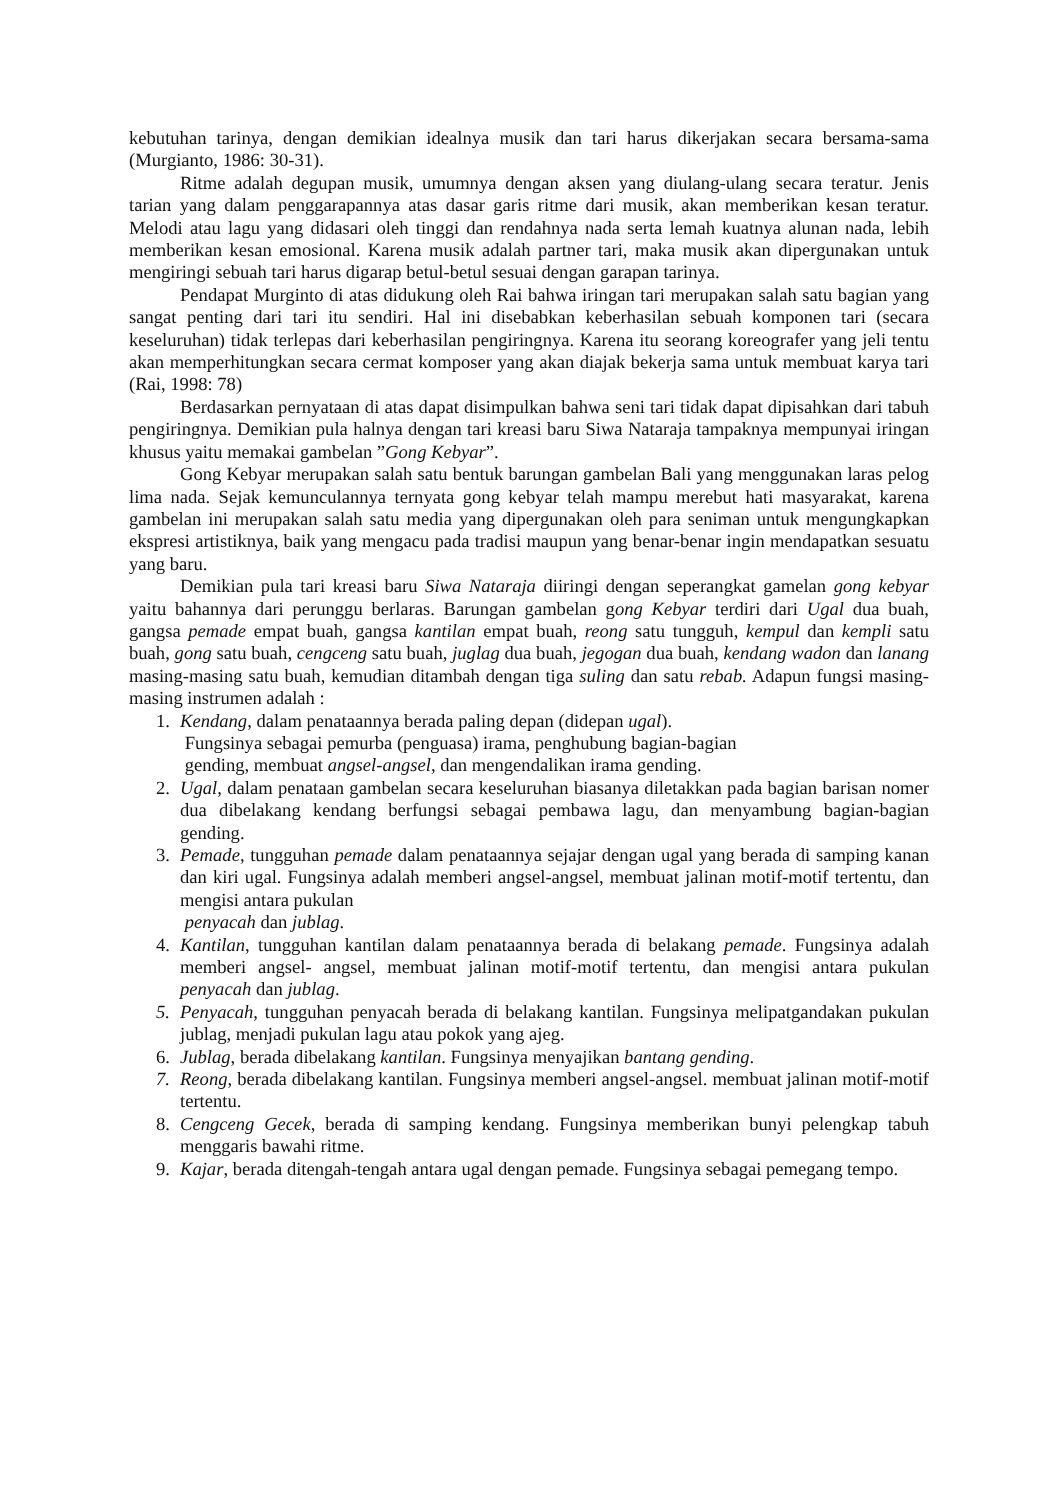kebutuhan tarinya, dengan demikian idealnya musik dan tari harus dikerjakan secara bersama-sama (Murgianto, 1986: 30-31).
Ritme adalah degupan musik, umumnya dengan aksen yang diulang-ulang secara teratur. Jenis tarian yang dalam penggarapannya atas dasar garis ritme dari musik, akan memberikan kesan teratur. Melodi atau lagu yang didasari oleh tinggi dan rendahnya nada serta lemah kuatnya alunan nada, lebih memberikan kesan emosional. Karena musik adalah partner tari, maka musik akan dipergunakan untuk mengiringi sebuah tari harus digarap betul-betul sesuai dengan garapan tarinya.
Pendapat Murginto di atas didukung oleh Rai bahwa iringan tari merupakan salah satu bagian yang sangat penting dari tari itu sendiri. Hal ini disebabkan keberhasilan sebuah komponen tari (secara keseluruhan) tidak terlepas dari keberhasilan pengiringnya. Karena itu seorang koreografer yang jeli tentu akan memperhitungkan secara cermat komposer yang akan diajak bekerja sama untuk membuat karya tari (Rai, 1998: 78)
Berdasarkan pernyataan di atas dapat disimpulkan bahwa seni tari tidak dapat dipisahkan dari tabuh pengiringnya. Demikian pula halnya dengan tari kreasi baru Siwa Nataraja tampaknya mempunyai iringan khusus yaitu memakai gambelan ”Gong Kebyar”.
Gong Kebyar merupakan salah satu bentuk barungan gambelan Bali yang menggunakan laras pelog lima nada. Sejak kemunculannya ternyata gong kebyar telah mampu merebut hati masyarakat, karena gambelan ini merupakan salah satu media yang dipergunakan oleh para seniman untuk mengungkapkan ekspresi artistiknya, baik yang mengacu pada tradisi maupun yang benar-benar ingin mendapatkan sesuatu yang baru.
Demikian pula tari kreasi baru Siwa Nataraja diiringi dengan seperangkat gamelan gong kebyar yaitu bahannya dari perunggu berlaras. Barungan gambelan gong Kebyar terdiri dari Ugal dua buah, gangsa pemade empat buah, gangsa kantilan empat buah, reong satu tungguh, kempul dan kempli satu buah, gong satu buah, cengceng satu buah, juglag dua buah, jegogan dua buah, kendang wadon dan lanang masing-masing satu buah, kemudian ditambah dengan tiga suling dan satu rebab. Adapun fungsi masing-masing instrumen adalah :
1. Kendang, dalam penataannya berada paling depan (didepan ugal).
Fungsinya sebagai pemurba (penguasa) irama, penghubung bagian-bagian
gending, membuat angsel-angsel, dan mengendalikan irama gending.
2. Ugal, dalam penataan gambelan secara keseluruhan biasanya diletakkan pada bagian barisan nomer dua dibelakang kendang berfungsi sebagai pembawa lagu, dan menyambung bagian-bagian gending.
3. Pemade, tungguhan pemade dalam penataannya sejajar dengan ugal yang berada di samping kanan dan kiri ugal. Fungsinya adalah memberi angsel-angsel, membuat jalinan motif-motif tertentu, dan mengisi antara pukulan
penyacah dan jublag.
4. Kantilan, tungguhan kantilan dalam penataannya berada di belakang pemade. Fungsinya adalah memberi angsel- angsel, membuat jalinan motif-motif tertentu, dan mengisi antara pukulan penyacah dan jublag.
5. Penyacah, tungguhan penyacah berada di belakang kantilan. Fungsinya melipatgandakan pukulan jublag, menjadi pukulan lagu atau pokok yang ajeg.
6. Jublag, berada dibelakang kantilan. Fungsinya menyajikan bantang gending.
7. Reong, berada dibelakang kantilan. Fungsinya memberi angsel-angsel. membuat jalinan motif-motif tertentu.
8. Cengceng Gecek, berada di samping kendang. Fungsinya memberikan bunyi pelengkap tabuh menggaris bawahi ritme.
9. Kajar, berada ditengah-tengah antara ugal dengan pemade. Fungsinya sebagai pemegang tempo.